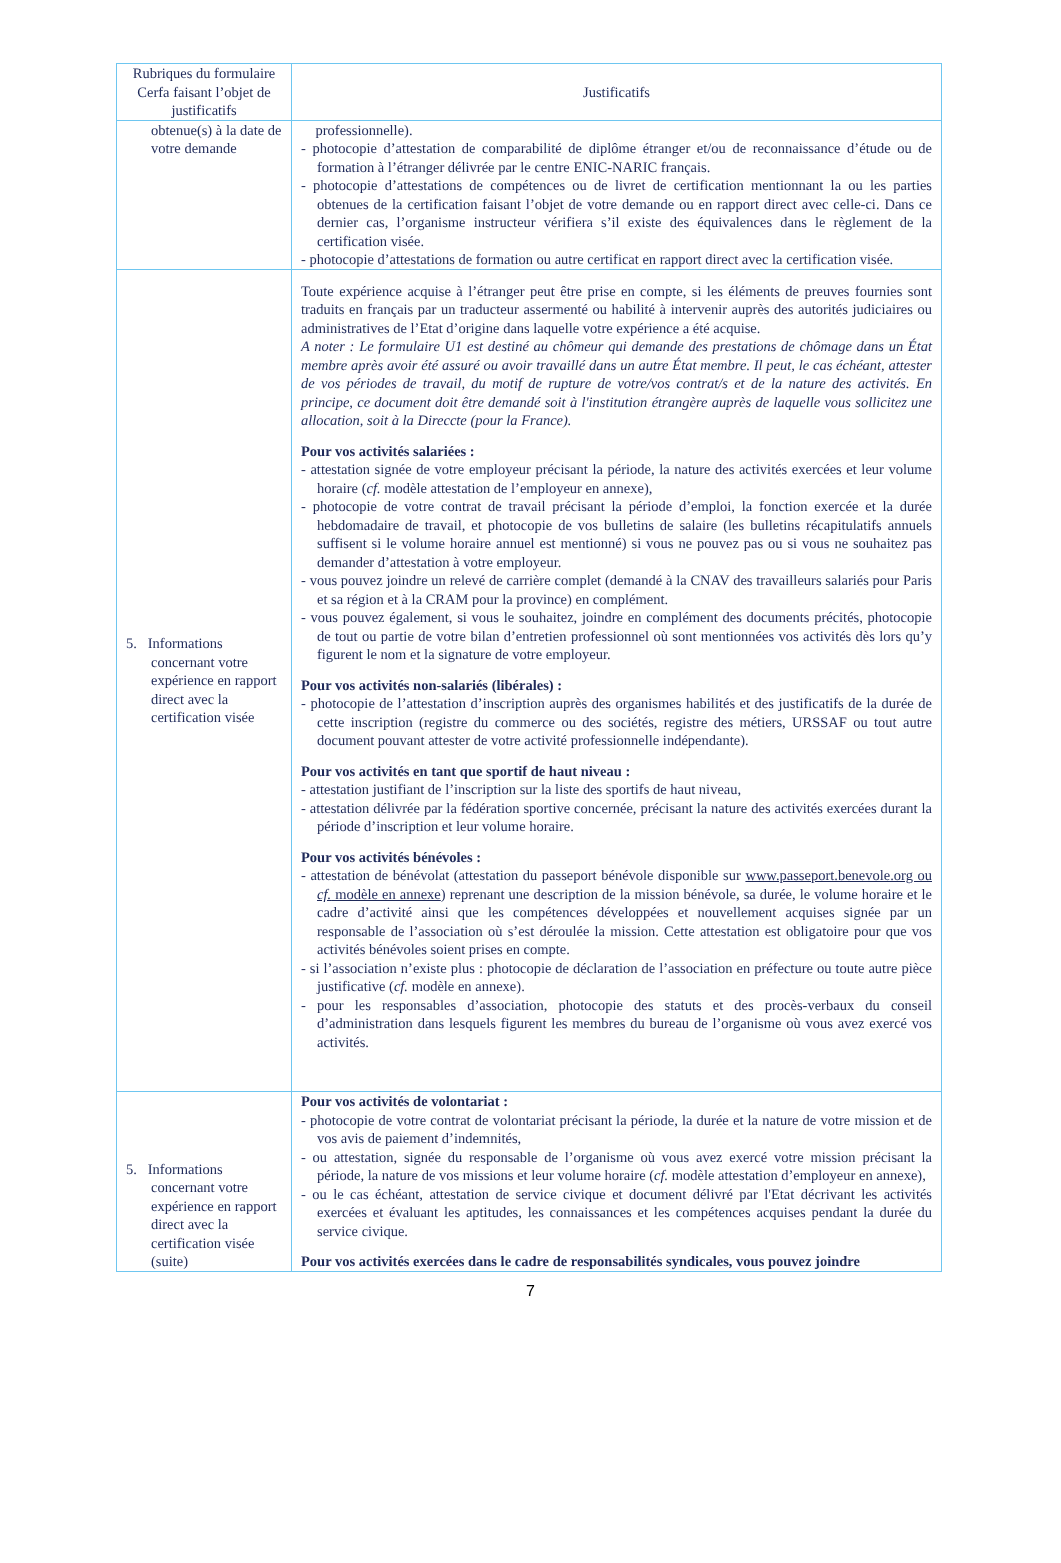| Rubriques du formulaire Cerfa faisant l’objet de justificatifs | Justificatifs |
| --- | --- |
| obtenue(s) à la date de votre demande | professionnelle). - photocopie d’attestation de comparabilité de diplôme étranger et/ou de reconnaissance d’étude ou de formation à l’étranger délivrée par le centre ENIC-NARIC français. - photocopie d’attestations de compétences ou de livret de certification mentionnant la ou les parties obtenues de la certification faisant l’objet de votre demande ou en rapport direct avec celle-ci. Dans ce dernier cas, l’organisme instructeur vérifiera s’il existe des équivalences dans le règlement de la certification visée. - photocopie d’attestations de formation ou autre certificat en rapport direct avec la certification visée. |
| 5. Informations concernant votre expérience en rapport direct avec la certification visée | Toute expérience acquise à l’étranger peut être prise en compte, si les éléments de preuves fournies sont traduits en français par un traducteur assermenté ou habilité à intervenir auprès des autorités judiciaires ou administratives de l’Etat d’origine dans laquelle votre expérience a été acquise. A noter : Le formulaire U1 est destiné au chômeur qui demande des prestations de chômage dans un État membre après avoir été assuré ou avoir travaillé dans un autre État membre. Il peut, le cas échéant, attester de vos périodes de travail, du motif de rupture de votre/vos contrat/s et de la nature des activités. En principe, ce document doit être demandé soit à l'institution étrangère auprès de laquelle vous sollicitez une allocation, soit à la Direccte (pour la France). Pour vos activités salariées : - attestation signée de votre employeur précisant la période, la nature des activités exercées et leur volume horaire ( cf. modèle attestation de l’employeur en annexe), - photocopie de votre contrat de travail précisant la période d’emploi, la fonction exercée et la durée hebdomadaire de travail, et photocopie de vos bulletins de salaire (les bulletins récapitulatifs annuels suffisent si le volume horaire annuel est mentionné) si vous ne pouvez pas ou si vous ne souhaitez pas demander d’attestation à votre employeur. - vous pouvez joindre un relevé de carrière complet (demandé à la CNAV des travailleurs salariés pour Paris et sa région et à la CRAM pour la province) en complément. - vous pouvez également, si vous le souhaitez, joindre en complément des documents précités, photocopie de tout ou partie de votre bilan d’entretien professionnel où sont mentionnées vos activités dès lors qu’y figurent le nom et la signature de votre employeur. Pour vos activités non-salariés (libérales) : - photocopie de l’attestation d’inscription auprès des organismes habilités et des justificatifs de la durée de cette inscription (registre du commerce ou des sociétés, registre des métiers, URSSAF ou tout autre document pouvant attester de votre activité professionnelle indépendante). Pour vos activités en tant que sportif de haut niveau : - attestation justifiant de l’inscription sur la liste des sportifs de haut niveau, - attestation délivrée par la fédération sportive concernée, précisant la nature des activités exercées durant la période d’inscription et leur volume horaire. Pour vos activités bénévoles : - attestation de bénévolat (attestation du passeport bénévole disponible sur www.passeport.benevole.org ou cf. modèle en annexe ) reprenant une description de la mission bénévole, sa durée, le volume horaire et le cadre d’activité ainsi que les compétences développées et nouvellement acquises signée par un responsable de l’association où s’est déroulée la mission. Cette attestation est obligatoire pour que vos activités bénévoles soient prises en compte. - si l’association n’existe plus : photocopie de déclaration de l’association en préfecture ou toute autre pièce justificative ( cf. modèle en annexe). - pour les responsables d’association, photocopie des statuts et des procès-verbaux du conseil d’administration dans lesquels figurent les membres du bureau de l’organisme où vous avez exercé vos activités. |
| 5. Informations concernant votre expérience en rapport direct avec la certification visée (suite) | Pour vos activités de volontariat : - photocopie de votre contrat de volontariat précisant la période, la durée et la nature de votre mission et de vos avis de paiement d’indemnités, - ou attestation, signée du responsable de l’organisme où vous avez exercé votre mission précisant la période, la nature de vos missions et leur volume horaire ( cf. modèle attestation d’employeur en annexe), - ou le cas échéant, attestation de service civique et document délivré par l'Etat décrivant les activités exercées et évaluant les aptitudes, les connaissances et les compétences acquises pendant la durée du service civique. Pour vos activités exercées dans le cadre de responsabilités syndicales, vous pouvez joindre |
7